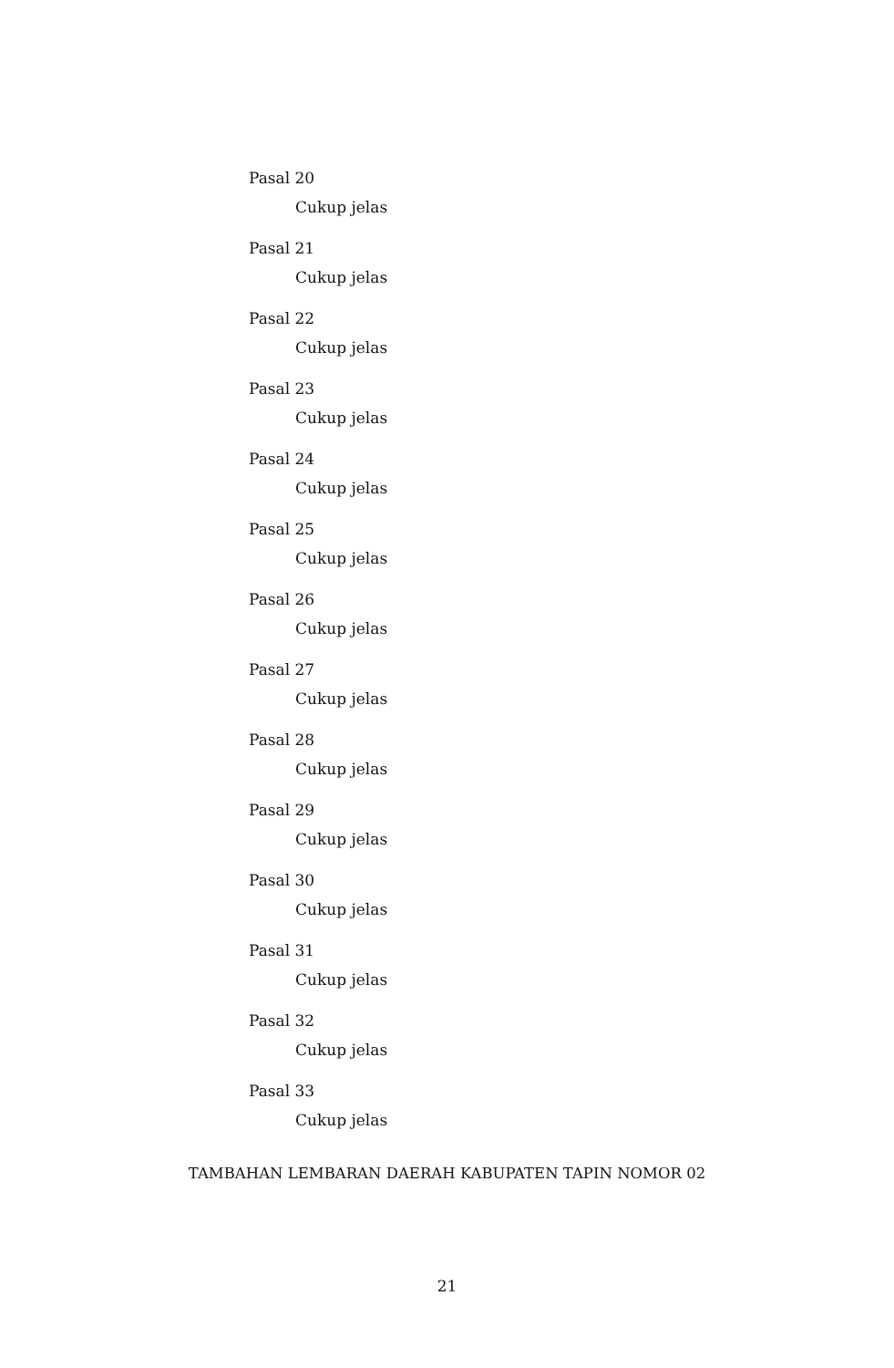Pasal 20
Cukup jelas
Pasal 21
Cukup jelas
Pasal 22
Cukup jelas
Pasal 23
Cukup jelas
Pasal 24
Cukup jelas
Pasal 25
Cukup jelas
Pasal 26
Cukup jelas
Pasal 27
Cukup jelas
Pasal 28
Cukup jelas
Pasal 29
Cukup jelas
Pasal 30
Cukup jelas
Pasal 31
Cukup jelas
Pasal 32
Cukup jelas
Pasal 33
Cukup jelas
TAMBAHAN LEMBARAN DAERAH KABUPATEN TAPIN NOMOR 02
21